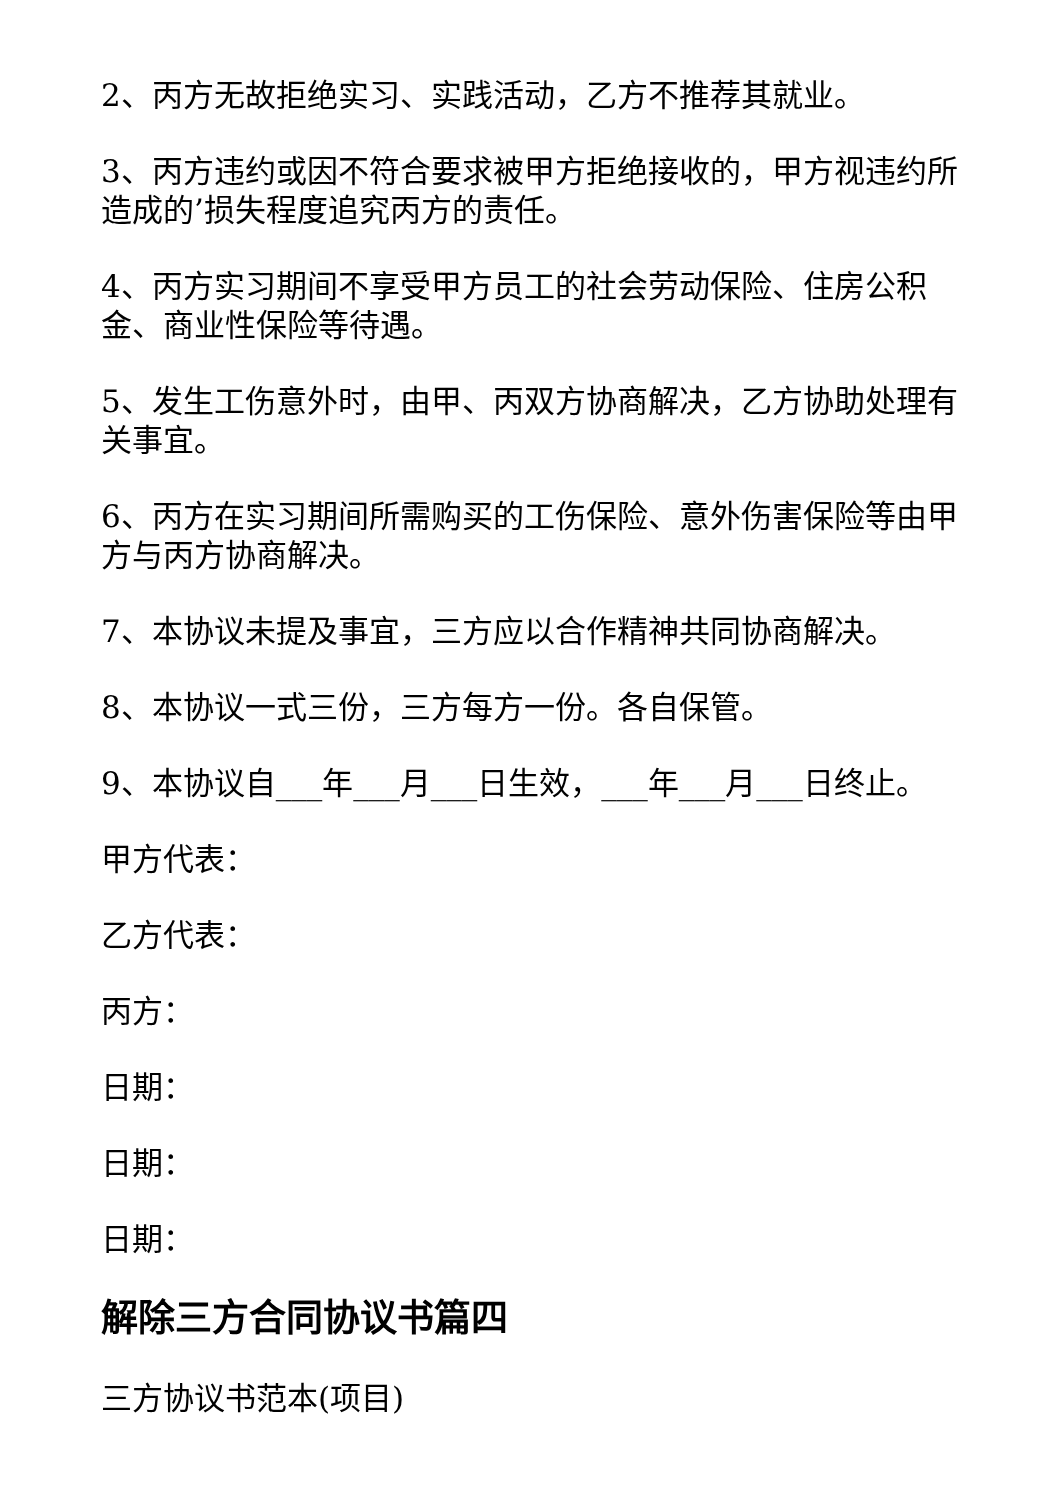2、丙方无故拒绝实习、实践活动，乙方不推荐其就业。
3、丙方违约或因不符合要求被甲方拒绝接收的，甲方视违约所造成的’损失程度追究丙方的责任。
4、丙方实习期间不享受甲方员工的社会劳动保险、住房公积金、商业性保险等待遇。
5、发生工伤意外时，由甲、丙双方协商解决，乙方协助处理有关事宜。
6、丙方在实习期间所需购买的工伤保险、意外伤害保险等由甲方与丙方协商解决。
7、本协议未提及事宜，三方应以合作精神共同协商解决。
8、本协议一式三份，三方每方一份。各自保管。
9、本协议自___年___月___日生效，___年___月___日终止。
甲方代表：
乙方代表：
丙方：
日期：
日期：
日期：
解除三方合同协议书篇四
三方协议书范本(项目)